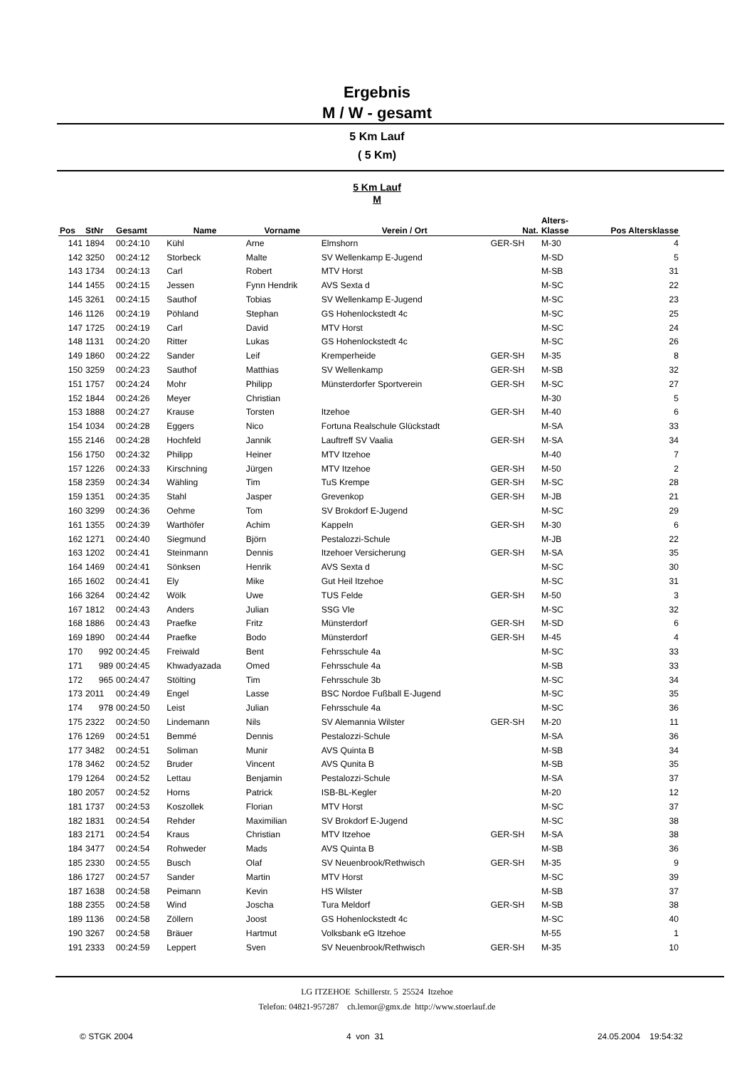Ergebnis
M / W - gesamt
5 Km Lauf
( 5 Km)
5 Km Lauf
M
| Pos | StNr | Gesamt | Name | Vorname | Verein / Ort | Nat. | Alters- Klasse | Pos Altersklasse |
| --- | --- | --- | --- | --- | --- | --- | --- | --- |
| 141 | 1894 | 00:24:10 | Kühl | Arne | Elmshorn | GER-SH | M-30 | 4 |
| 142 | 3250 | 00:24:12 | Storbeck | Malte | SV Wellenkamp E-Jugend | | M-SD | 5 |
| 143 | 1734 | 00:24:13 | Carl | Robert | MTV Horst | | M-SB | 31 |
| 144 | 1455 | 00:24:15 | Jessen | Fynn Hendrik | AVS Sexta d | | M-SC | 22 |
| 145 | 3261 | 00:24:15 | Sauthof | Tobias | SV Wellenkamp E-Jugend | | M-SC | 23 |
| 146 | 1126 | 00:24:19 | Pöhland | Stephan | GS Hohenlockstedt 4c | | M-SC | 25 |
| 147 | 1725 | 00:24:19 | Carl | David | MTV Horst | | M-SC | 24 |
| 148 | 1131 | 00:24:20 | Ritter | Lukas | GS Hohenlockstedt 4c | | M-SC | 26 |
| 149 | 1860 | 00:24:22 | Sander | Leif | Kremperheide | GER-SH | M-35 | 8 |
| 150 | 3259 | 00:24:23 | Sauthof | Matthias | SV Wellenkamp | GER-SH | M-SB | 32 |
| 151 | 1757 | 00:24:24 | Mohr | Philipp | Münsterdorfer Sportverein | GER-SH | M-SC | 27 |
| 152 | 1844 | 00:24:26 | Meyer | Christian | | | M-30 | 5 |
| 153 | 1888 | 00:24:27 | Krause | Torsten | Itzehoe | GER-SH | M-40 | 6 |
| 154 | 1034 | 00:24:28 | Eggers | Nico | Fortuna Realschule Glückstadt | | M-SA | 33 |
| 155 | 2146 | 00:24:28 | Hochfeld | Jannik | Lauftreff SV Vaalia | GER-SH | M-SA | 34 |
| 156 | 1750 | 00:24:32 | Philipp | Heiner | MTV Itzehoe | | M-40 | 7 |
| 157 | 1226 | 00:24:33 | Kirschning | Jürgen | MTV Itzehoe | GER-SH | M-50 | 2 |
| 158 | 2359 | 00:24:34 | Wähling | Tim | TuS Krempe | GER-SH | M-SC | 28 |
| 159 | 1351 | 00:24:35 | Stahl | Jasper | Grevenkop | GER-SH | M-JB | 21 |
| 160 | 3299 | 00:24:36 | Oehme | Tom | SV Brokdorf E-Jugend | | M-SC | 29 |
| 161 | 1355 | 00:24:39 | Warthöfer | Achim | Kappeln | GER-SH | M-30 | 6 |
| 162 | 1271 | 00:24:40 | Siegmund | Björn | Pestalozzi-Schule | | M-JB | 22 |
| 163 | 1202 | 00:24:41 | Steinmann | Dennis | Itzehoer Versicherung | GER-SH | M-SA | 35 |
| 164 | 1469 | 00:24:41 | Sönksen | Henrik | AVS Sexta d | | M-SC | 30 |
| 165 | 1602 | 00:24:41 | Ely | Mike | Gut Heil Itzehoe | | M-SC | 31 |
| 166 | 3264 | 00:24:42 | Wölk | Uwe | TUS Felde | GER-SH | M-50 | 3 |
| 167 | 1812 | 00:24:43 | Anders | Julian | SSG Vle | | M-SC | 32 |
| 168 | 1886 | 00:24:43 | Praefke | Fritz | Münsterdorf | GER-SH | M-SD | 6 |
| 169 | 1890 | 00:24:44 | Praefke | Bodo | Münsterdorf | GER-SH | M-45 | 4 |
| 170 | 992 | 00:24:45 | Freiwald | Bent | Fehrsschule 4a | | M-SC | 33 |
| 171 | 989 | 00:24:45 | Khwadyazada | Omed | Fehrsschule 4a | | M-SB | 33 |
| 172 | 965 | 00:24:47 | Stölting | Tim | Fehrsschule 3b | | M-SC | 34 |
| 173 | 2011 | 00:24:49 | Engel | Lasse | BSC Nordoe Fußball E-Jugend | | M-SC | 35 |
| 174 | 978 | 00:24:50 | Leist | Julian | Fehrsschule 4a | | M-SC | 36 |
| 175 | 2322 | 00:24:50 | Lindemann | Nils | SV Alemannia Wilster | GER-SH | M-20 | 11 |
| 176 | 1269 | 00:24:51 | Bemmé | Dennis | Pestalozzi-Schule | | M-SA | 36 |
| 177 | 3482 | 00:24:51 | Soliman | Munir | AVS Quinta B | | M-SB | 34 |
| 178 | 3462 | 00:24:52 | Bruder | Vincent | AVS Qunita B | | M-SB | 35 |
| 179 | 1264 | 00:24:52 | Lettau | Benjamin | Pestalozzi-Schule | | M-SA | 37 |
| 180 | 2057 | 00:24:52 | Horns | Patrick | ISB-BL-Kegler | | M-20 | 12 |
| 181 | 1737 | 00:24:53 | Koszollek | Florian | MTV Horst | | M-SC | 37 |
| 182 | 1831 | 00:24:54 | Rehder | Maximilian | SV Brokdorf E-Jugend | | M-SC | 38 |
| 183 | 2171 | 00:24:54 | Kraus | Christian | MTV Itzehoe | GER-SH | M-SA | 38 |
| 184 | 3477 | 00:24:54 | Rohweder | Mads | AVS Quinta B | | M-SB | 36 |
| 185 | 2330 | 00:24:55 | Busch | Olaf | SV Neuenbrook/Rethwisch | GER-SH | M-35 | 9 |
| 186 | 1727 | 00:24:57 | Sander | Martin | MTV Horst | | M-SC | 39 |
| 187 | 1638 | 00:24:58 | Peimann | Kevin | HS Wilster | | M-SB | 37 |
| 188 | 2355 | 00:24:58 | Wind | Joscha | Tura Meldorf | GER-SH | M-SB | 38 |
| 189 | 1136 | 00:24:58 | Zöllern | Joost | GS Hohenlockstedt 4c | | M-SC | 40 |
| 190 | 3267 | 00:24:58 | Bräuer | Hartmut | Volksbank eG Itzehoe | | M-55 | 1 |
| 191 | 2333 | 00:24:59 | Leppert | Sven | SV Neuenbrook/Rethwisch | GER-SH | M-35 | 10 |
LG ITZEHOE Schillerstr. 5 25524 Itzehoe
Telefon: 04821-957287 ch.lemor@gmx.de http://www.stoerlauf.de
© STGK 2004 4 von 31 24.05.2004 19:54:32